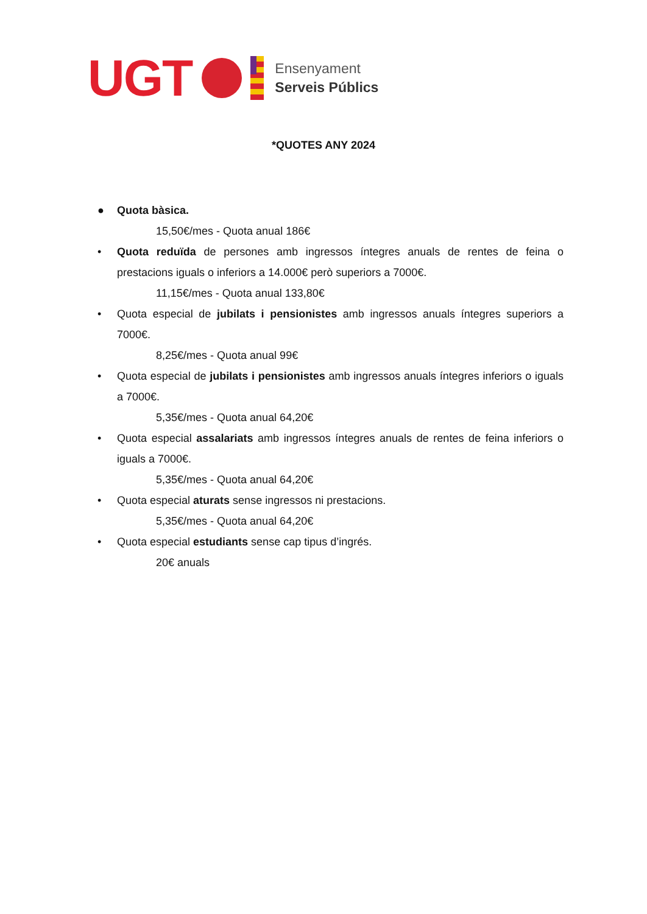UGT
Ensenyament
Serveis Públics
*QUOTES ANY 2024
● Quota bàsica.
15,50€/mes - Quota anual 186€
• Quota reduïda de persones amb ingressos íntegres anuals de rentes de feina o prestacions iguals o inferiors a 14.000€ però superiors a 7000€.
11,15€/mes - Quota anual 133,80€
• Quota especial de jubilats i pensionistes amb ingressos anuals íntegres superiors a 7000€.
8,25€/mes - Quota anual 99€
• Quota especial de jubilats i pensionistes amb ingressos anuals íntegres inferiors o iguals a 7000€.
5,35€/mes - Quota anual 64,20€
• Quota especial assalariats amb ingressos íntegres anuals de rentes de feina inferiors o iguals a 7000€.
5,35€/mes - Quota anual 64,20€
• Quota especial aturats sense ingressos ni prestacions.
5,35€/mes - Quota anual 64,20€
• Quota especial estudiants sense cap tipus d’ingrés.
20€ anuals